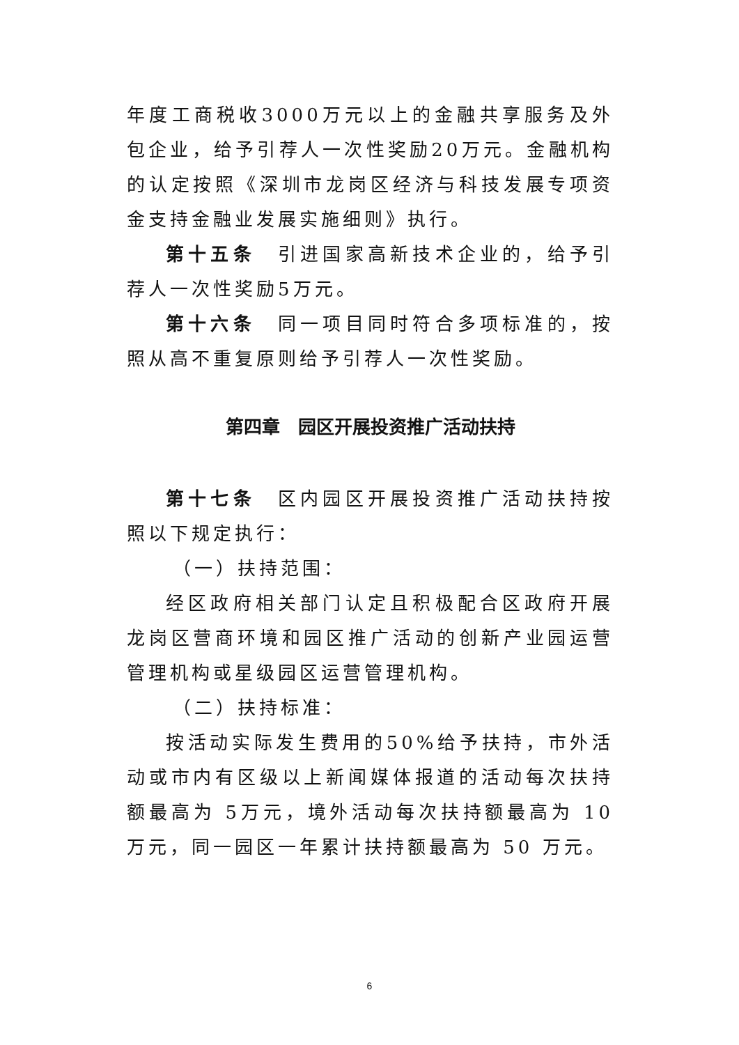年度工商税收3000万元以上的金融共享服务及外包企业，给予引荐人一次性奖励20万元。金融机构的认定按照《深圳市龙岗区经济与科技发展专项资金支持金融业发展实施细则》执行。
第十五条　引进国家高新技术企业的，给予引荐人一次性奖励5万元。
第十六条　同一项目同时符合多项标准的，按照从高不重复原则给予引荐人一次性奖励。
第四章　园区开展投资推广活动扶持
第十七条　区内园区开展投资推广活动扶持按照以下规定执行：
（一）扶持范围：
经区政府相关部门认定且积极配合区政府开展龙岗区营商环境和园区推广活动的创新产业园运营管理机构或星级园区运营管理机构。
（二）扶持标准：
按活动实际发生费用的50%给予扶持，市外活动或市内有区级以上新闻媒体报道的活动每次扶持额最高为 5万元，境外活动每次扶持额最高为 10 万元，同一园区一年累计扶持额最高为 50 万元。
6